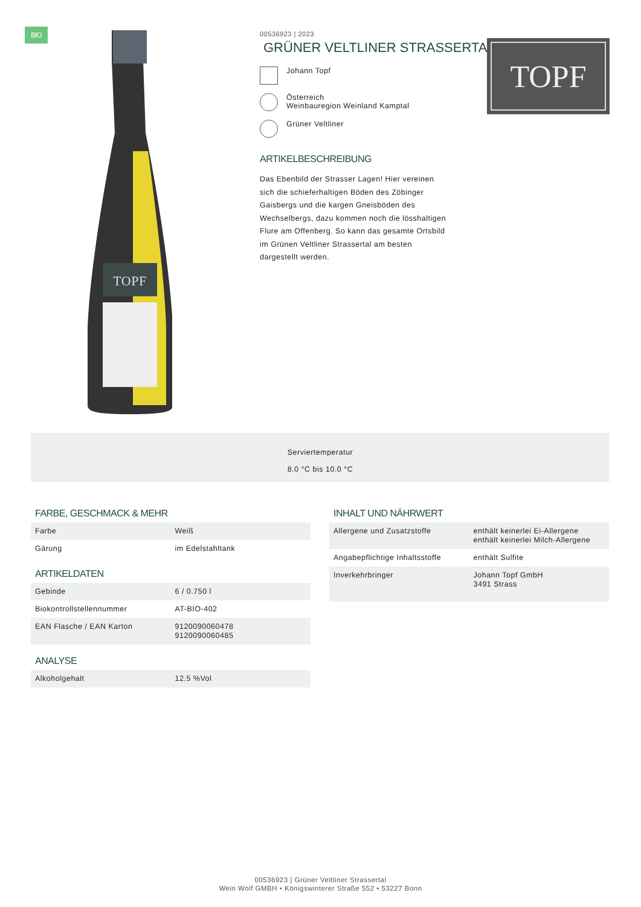BIO
TOPF
00536923 | 2023
GRÜNER VELTLINER STRASSERTAL
Johann Topf
Österreich
Weinbauregion Weinland Kamptal
Grüner Veltliner
ARTIKELBESCHREIBUNG
Das Ebenbild der Strasser Lagen! Hier vereinen sich die schieferhaltigen Böden des Zöbinger Gaisbergs und die kargen Gneisböden des Wechselbergs, dazu kommen noch die lösshaltigen Flure am Offenberg. So kann das gesamte Ortsbild im Grünen Veltliner Strassertal am besten dargestellt werden.
TOPF
Serviertemperatur
8.0 °C bis 10.0 °C
FARBE, GESCHMACK & MEHR
| Farbe | Weiß |
| Gärung | im Edelstahltank |
ARTIKELDATEN
| Gebinde | 6 / 0.750 l |
| Biokontrollstellennummer | AT-BIO-402 |
| EAN Flasche / EAN Karton | 9120090060478 9120090060485 |
ANALYSE
| Alkoholgehalt | 12.5 %Vol |
INHALT UND NÄHRWERT
| Allergene und Zusatzstoffe | enthält keinerlei Ei-Allergene enthält keinerlei Milch-Allergene |
| Angabepflichtige Inhaltsstoffe | enthält Sulfite |
| Inverkehrbringer | Johann Topf GmbH 3491 Strass |
00536923 | Grüner Veltliner Strassertal
Wein Wolf GMBH • Königswinterer Straße 552 • 53227 Bonn